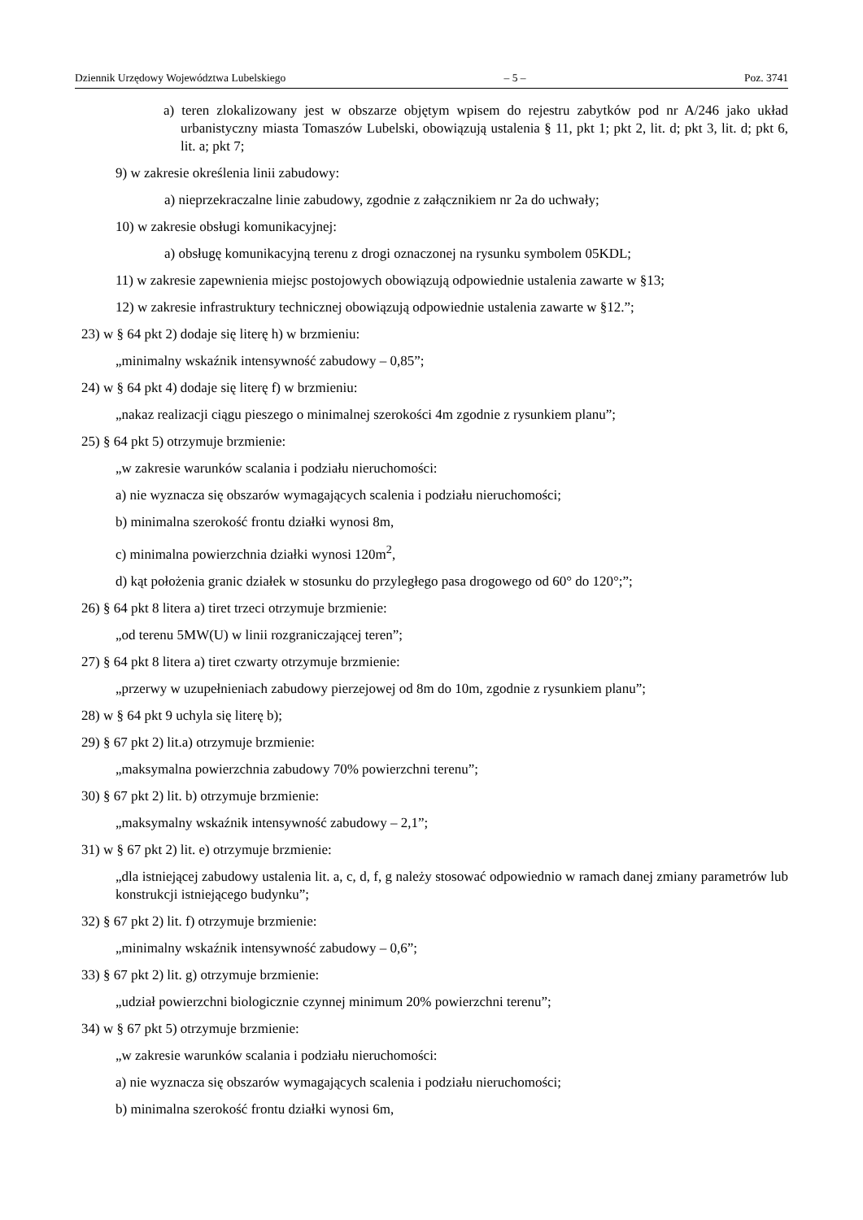Dziennik Urzędowy Województwa Lubelskiego – 5 – Poz. 3741
a) teren zlokalizowany jest w obszarze objętym wpisem do rejestru zabytków pod nr A/246 jako układ urbanistyczny miasta Tomaszów Lubelski, obowiązują ustalenia § 11, pkt 1; pkt 2, lit. d; pkt 3, lit. d; pkt 6, lit. a; pkt 7;
9) w zakresie określenia linii zabudowy:
a) nieprzekraczalne linie zabudowy, zgodnie z załącznikiem nr 2a do uchwały;
10) w zakresie obsługi komunikacyjnej:
a) obsługę komunikacyjną terenu z drogi oznaczonej na rysunku symbolem 05KDL;
11) w zakresie zapewnienia miejsc postojowych obowiązują odpowiednie ustalenia zawarte w §13;
12) w zakresie infrastruktury technicznej obowiązują odpowiednie ustalenia zawarte w §12.”;
23) w § 64 pkt 2) dodaje się literę h) w brzmieniu:
„minimalny wskaźnik intensywność zabudowy – 0,85”;
24) w § 64 pkt 4) dodaje się literę f) w brzmieniu:
„nakaz realizacji ciągu pieszego o minimalnej szerokości 4m zgodnie z rysunkiem planu”;
25) § 64 pkt 5) otrzymuje brzmienie:
„w zakresie warunków scalania i podziału nieruchomości:
a) nie wyznacza się obszarów wymagających scalenia i podziału nieruchomości;
b) minimalna szerokość frontu działki wynosi 8m,
c) minimalna powierzchnia działki wynosi 120m<sup>2</sup>,
d) kąt położenia granic działek w stosunku do przyległego pasa drogowego od 60° do 120°;”;
26) § 64 pkt 8 litera a) tiret trzeci otrzymuje brzmienie:
„od terenu 5MW(U) w linii rozgraniczającej teren”;
27) § 64 pkt 8 litera a) tiret czwarty otrzymuje brzmienie:
„przerwy w uzupełnieniach zabudowy pierzejowej od 8m do 10m, zgodnie z rysunkiem planu”;
28) w § 64 pkt 9 uchyla się literę b);
29) § 67 pkt 2) lit.a) otrzymuje brzmienie:
„maksymalna powierzchnia zabudowy 70% powierzchni terenu”;
30) § 67 pkt 2) lit. b) otrzymuje brzmienie:
„maksymalny wskaźnik intensywność zabudowy – 2,1”;
31) w § 67 pkt 2) lit. e) otrzymuje brzmienie:
„dla istniejącej zabudowy ustalenia lit. a, c, d, f, g należy stosować odpowiednio w ramach danej zmiany parametrów lub konstrukcji istniejącego budynku”;
32) § 67 pkt 2) lit. f) otrzymuje brzmienie:
„minimalny wskaźnik intensywność zabudowy – 0,6”;
33) § 67 pkt 2) lit. g) otrzymuje brzmienie:
„udział powierzchni biologicznie czynnej minimum 20% powierzchni terenu”;
34) w § 67 pkt 5) otrzymuje brzmienie:
„w zakresie warunków scalania i podziału nieruchomości:
a) nie wyznacza się obszarów wymagających scalenia i podziału nieruchomości;
b) minimalna szerokość frontu działki wynosi 6m,